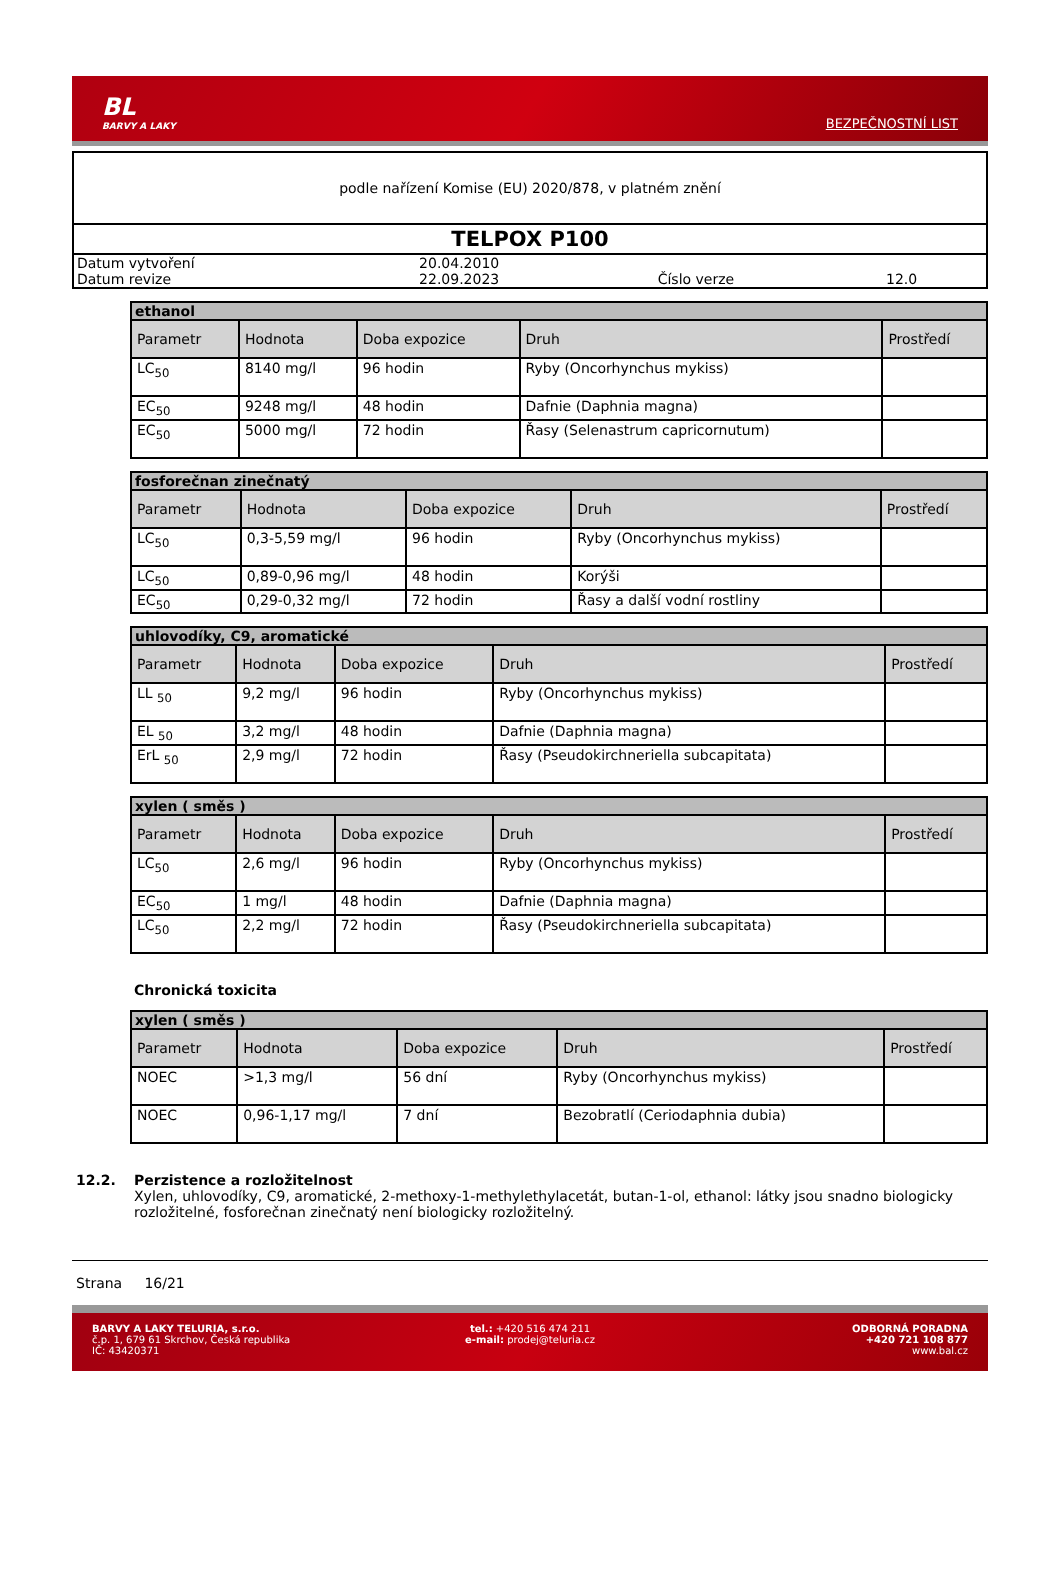BL
BARVY A LAKY
BEZPEČNOSTNÍ LIST
podle nařízení Komise (EU) 2020/878, v platném znění
TELPOX P100
| Datum vytvoření | 20.04.2010 | | |
| Datum revize | 22.09.2023 | Číslo verze | 12.0 |
| ethanol | | | | |
| --- | --- | --- | --- | --- |
| Parametr | Hodnota | Doba expozice | Druh | Prostředí |
| LC<sub>50</sub> | 8140 mg/l | 96 hodin | Ryby (Oncorhynchus mykiss) | |
| EC<sub>50</sub> | 9248 mg/l | 48 hodin | Dafnie (Daphnia magna) | |
| EC<sub>50</sub> | 5000 mg/l | 72 hodin | Řasy (Selenastrum capricornutum) | |
| fosforečnan zinečnatý | | | | |
| --- | --- | --- | --- | --- |
| Parametr | Hodnota | Doba expozice | Druh | Prostředí |
| LC<sub>50</sub> | 0,3-5,59 mg/l | 96 hodin | Ryby (Oncorhynchus mykiss) | |
| LC<sub>50</sub> | 0,89-0,96 mg/l | 48 hodin | Korýši | |
| EC<sub>50</sub> | 0,29-0,32 mg/l | 72 hodin | Řasy a další vodní rostliny | |
| uhlovodíky, C9, aromatické | | | | |
| --- | --- | --- | --- | --- |
| Parametr | Hodnota | Doba expozice | Druh | Prostředí |
| LL <sub>50</sub> | 9,2 mg/l | 96 hodin | Ryby (Oncorhynchus mykiss) | |
| EL <sub>50</sub> | 3,2 mg/l | 48 hodin | Dafnie (Daphnia magna) | |
| ErL <sub>50</sub> | 2,9 mg/l | 72 hodin | Řasy (Pseudokirchneriella subcapitata) | |
| xylen ( směs ) | | | | |
| --- | --- | --- | --- | --- |
| Parametr | Hodnota | Doba expozice | Druh | Prostředí |
| LC<sub>50</sub> | 2,6 mg/l | 96 hodin | Ryby (Oncorhynchus mykiss) | |
| EC<sub>50</sub> | 1 mg/l | 48 hodin | Dafnie (Daphnia magna) | |
| LC<sub>50</sub> | 2,2 mg/l | 72 hodin | Řasy (Pseudokirchneriella subcapitata) | |
Chronická toxicita
| xylen ( směs ) | | | | |
| --- | --- | --- | --- | --- |
| Parametr | Hodnota | Doba expozice | Druh | Prostředí |
| NOEC | >1,3 mg/l | 56 dní | Ryby (Oncorhynchus mykiss) | |
| NOEC | 0,96-1,17 mg/l | 7 dní | Bezobratlí (Ceriodaphnia dubia) | |
12.2. Perzistence a rozložitelnost
Xylen, uhlovodíky, C9, aromatické, 2-methoxy-1-methylethylacetát, butan-1-ol, ethanol: látky jsou snadno biologicky rozložitelné, fosforečnan zinečnatý není biologicky rozložitelný.
Strana 16/21
BARVY A LAKY TELURIA, s.r.o.
č.p. 1, 679 61 Skrchov, Česká republika
IČ: 43420371
tel.: +420 516 474 211
e-mail: prodej@teluria.cz
ODBORNÁ PORADNA
+420 721 108 877
www.bal.cz